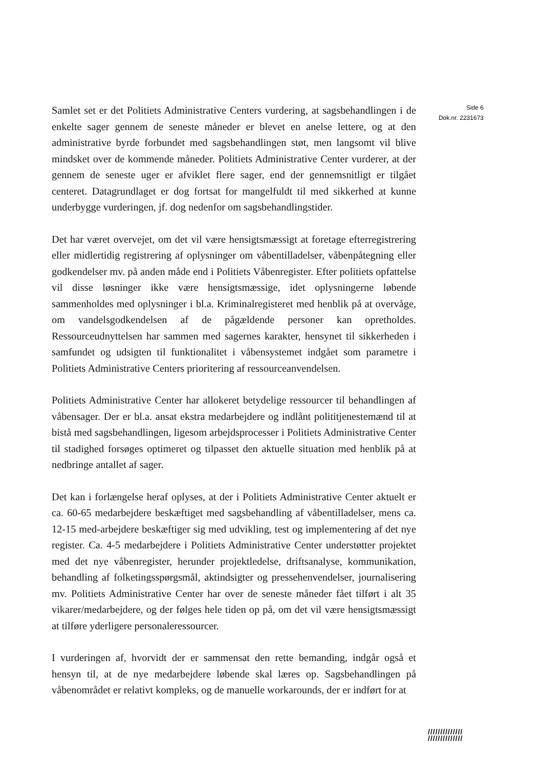Samlet set er det Politiets Administrative Centers vurdering, at sagsbehandlingen i de enkelte sager gennem de seneste måneder er blevet en anelse lettere, og at den administrative byrde forbundet med sagsbehandlingen støt, men langsomt vil blive mindsket over de kommende måneder. Politiets Administrative Center vurderer, at der gennem de seneste uger er afviklet flere sager, end der gennemsnitligt er tilgået centeret. Datagrundlaget er dog fortsat for mangelfuldt til med sikkerhed at kunne underbygge vurderingen, jf. dog nedenfor om sagsbehandlingstider.
Det har været overvejet, om det vil være hensigtsmæssigt at foretage efterregistrering eller midlertidig registrering af oplysninger om våbentilladelser, våbenpåtegning eller godkendelser mv. på anden måde end i Politiets Våbenregister. Efter politiets opfattelse vil disse løsninger ikke være hensigtsmæssige, idet oplysningerne løbende sammenholdes med oplysninger i bl.a. Kriminalregisteret med henblik på at overvåge, om vandelsgodkendelsen af de pågældende personer kan opretholdes. Ressourceudnyttelsen har sammen med sagernes karakter, hensynet til sikkerheden i samfundet og udsigten til funktionalitet i våbensystemet indgået som parametre i Politiets Administrative Centers prioritering af ressourceanvendelsen.
Politiets Administrative Center har allokeret betydelige ressourcer til behandlingen af våbensager. Der er bl.a. ansat ekstra medarbejdere og indlånt polititjenestemænd til at bistå med sagsbehandlingen, ligesom arbejdsprocesser i Politiets Administrative Center til stadighed forsøges optimeret og tilpasset den aktuelle situation med henblik på at nedbringe antallet af sager.
Det kan i forlængelse heraf oplyses, at der i Politiets Administrative Center aktuelt er ca. 60-65 medarbejdere beskæftiget med sagsbehandling af våbentilladelser, mens ca. 12-15 med-arbejdere beskæftiger sig med udvikling, test og implementering af det nye register. Ca. 4-5 medarbejdere i Politiets Administrative Center understøtter projektet med det nye våbenregister, herunder projektledelse, driftsanalyse, kommunikation, behandling af folketingsspørgsmål, aktindsigter og pressehenvendelser, journalisering mv. Politiets Administrative Center har over de seneste måneder fået tilført i alt 35 vikarer/medarbejdere, og der følges hele tiden op på, om det vil være hensigtsmæssigt at tilføre yderligere personaleressourcer.
I vurderingen af, hvorvidt der er sammensat den rette bemanding, indgår også et hensyn til, at de nye medarbejdere løbende skal læres op. Sagsbehandlingen på våbenområdet er relativt kompleks, og de manuelle workarounds, der er indført for at
Side 6
Dok.nr. 2231673
//////////////
//////////////